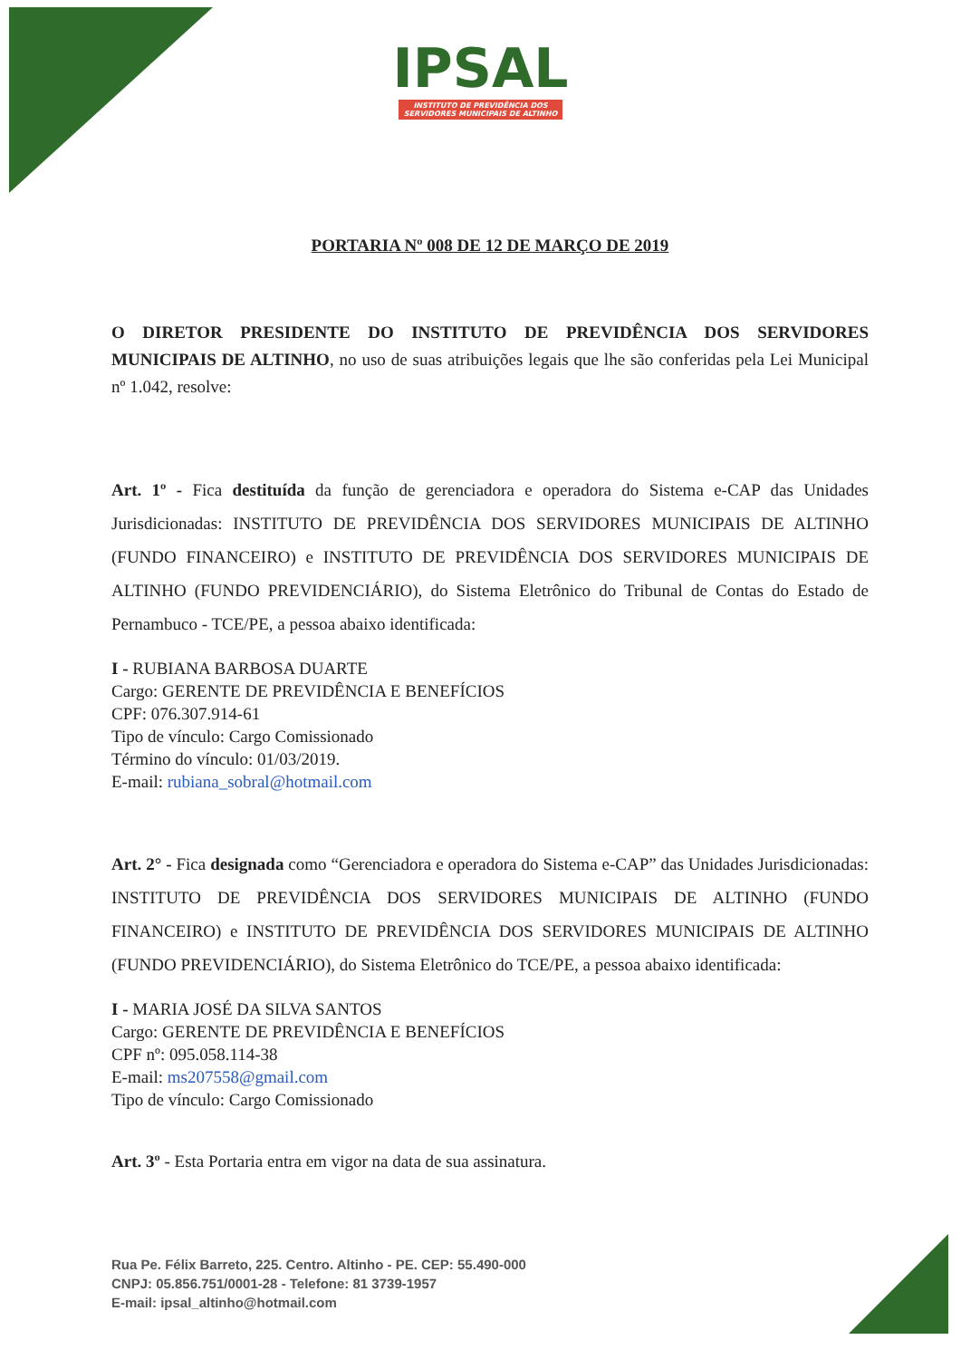IPSAL
INSTITUTO DE PREVIDÊNCIA DOS
SERVIDORES MUNICIPAIS DE ALTINHO
PORTARIA Nº 008 DE 12 DE MARÇO DE 2019
O DIRETOR PRESIDENTE DO INSTITUTO DE PREVIDÊNCIA DOS SERVIDORES MUNICIPAIS DE ALTINHO, no uso de suas atribuições legais que lhe são conferidas pela Lei Municipal nº 1.042, resolve:
Art. 1º - Fica destituída da função de gerenciadora e operadora do Sistema e-CAP das Unidades Jurisdicionadas: INSTITUTO DE PREVIDÊNCIA DOS SERVIDORES MUNICIPAIS DE ALTINHO (FUNDO FINANCEIRO) e INSTITUTO DE PREVIDÊNCIA DOS SERVIDORES MUNICIPAIS DE ALTINHO (FUNDO PREVIDENCIÁRIO), do Sistema Eletrônico do Tribunal de Contas do Estado de Pernambuco - TCE/PE, a pessoa abaixo identificada:
I - RUBIANA BARBOSA DUARTE
Cargo: GERENTE DE PREVIDÊNCIA E BENEFÍCIOS
CPF: 076.307.914-61
Tipo de vínculo: Cargo Comissionado
Término do vínculo: 01/03/2019.
E-mail: rubiana_sobral@hotmail.com
Art. 2° - Fica designada como “Gerenciadora e operadora do Sistema e-CAP” das Unidades Jurisdicionadas: INSTITUTO DE PREVIDÊNCIA DOS SERVIDORES MUNICIPAIS DE ALTINHO (FUNDO FINANCEIRO) e INSTITUTO DE PREVIDÊNCIA DOS SERVIDORES MUNICIPAIS DE ALTINHO (FUNDO PREVIDENCIÁRIO), do Sistema Eletrônico do TCE/PE, a pessoa abaixo identificada:
I - MARIA JOSÉ DA SILVA SANTOS
Cargo: GERENTE DE PREVIDÊNCIA E BENEFÍCIOS
CPF nº: 095.058.114-38
E-mail: ms207558@gmail.com
Tipo de vínculo: Cargo Comissionado
Art. 3º - Esta Portaria entra em vigor na data de sua assinatura.
Rua Pe. Félix Barreto, 225. Centro. Altinho - PE. CEP: 55.490-000
CNPJ: 05.856.751/0001-28 - Telefone: 81 3739-1957
E-mail: ipsal_altinho@hotmail.com